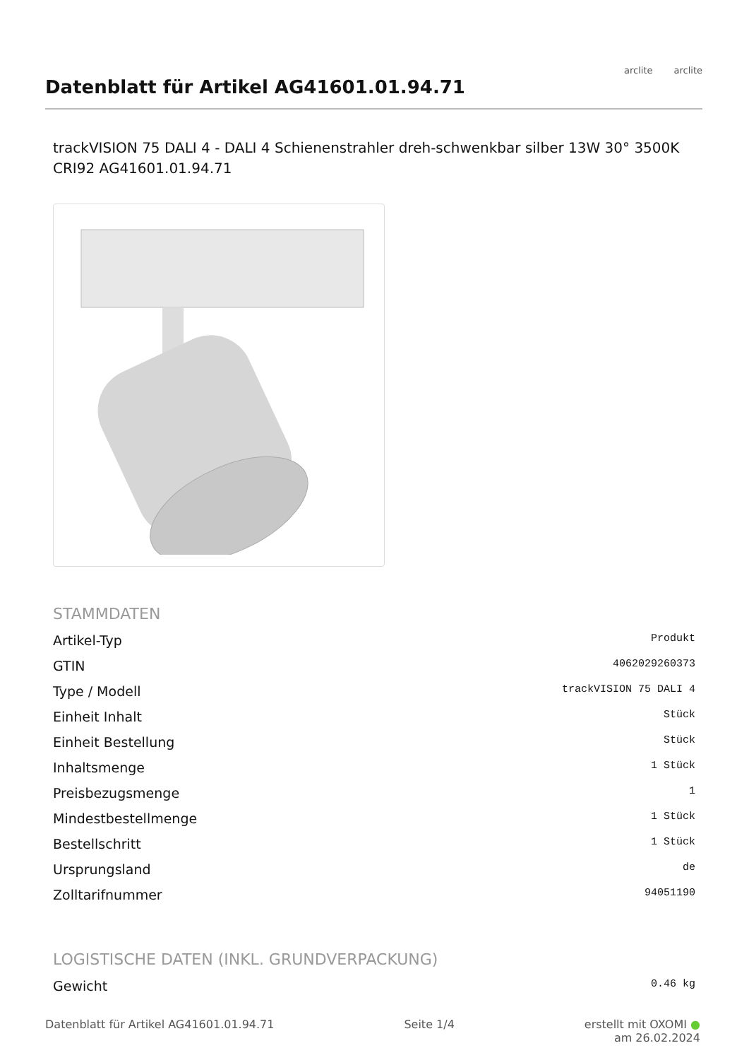Datenblatt für Artikel AG41601.01.94.71
arclite arclite
trackVISION 75 DALI 4 - DALI 4 Schienenstrahler dreh-schwenkbar silber 13W 30° 3500K CRI92 AG41601.01.94.71
STAMMDATEN
| Artikel-Typ | Produkt |
| GTIN | 4062029260373 |
| Type / Modell | trackVISION 75 DALI 4 |
| Einheit Inhalt | Stück |
| Einheit Bestellung | Stück |
| Inhaltsmenge | 1 Stück |
| Preisbezugsmenge | 1 |
| Mindestbestellmenge | 1 Stück |
| Bestellschritt | 1 Stück |
| Ursprungsland | de |
| Zolltarifnummer | 94051190 |
LOGISTISCHE DATEN (INKL. GRUNDVERPACKUNG)
| Gewicht | 0.46 kg |
Datenblatt für Artikel AG41601.01.94.71
Seite 1/4 erstellt mit OXOMI ●
am 26.02.2024